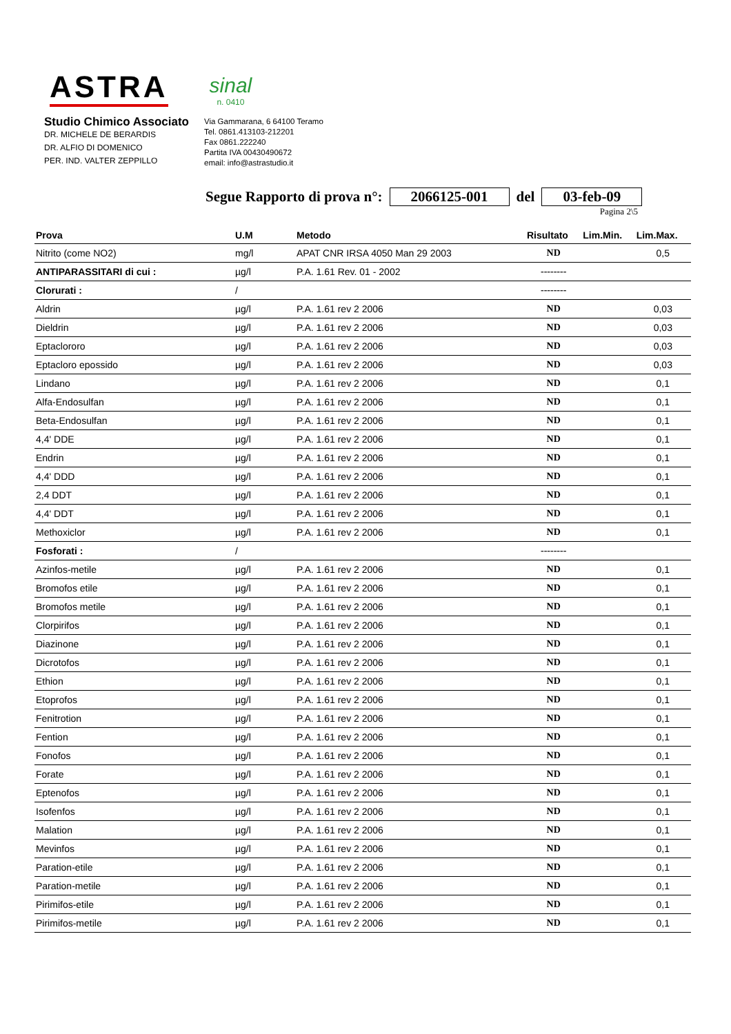ASTRA
sinal
n. 0410
Studio Chimico Associato
DR. MICHELE DE BERARDIS
DR. ALFIO DI DOMENICO
PER. IND. VALTER ZEPPILLO
Via Gammarana, 6 64100 Teramo
Tel. 0861.413103-212201
Fax 0861.222240
Partita IVA 00430490672
email: info@astrastudio.it
Segue Rapporto di prova n°: 2066125-001 del 03-feb-09
Pagina 2\5
| Prova | U.M | Metodo | Risultato | Lim.Min. | Lim.Max. |
| --- | --- | --- | --- | --- | --- |
| Nitrito (come NO2) | mg/l | APAT CNR IRSA 4050 Man 29 2003 | ND | | 0,5 |
| ANTIPARASSITARI di cui : | µg/l | P.A. 1.61 Rev. 01 - 2002 | -------- | | |
| Clorurati : | / | | -------- | | |
| Aldrin | µg/l | P.A. 1.61 rev 2 2006 | ND | | 0,03 |
| Dieldrin | µg/l | P.A. 1.61 rev 2 2006 | ND | | 0,03 |
| Eptaclororo | µg/l | P.A. 1.61 rev 2 2006 | ND | | 0,03 |
| Eptacloro epossido | µg/l | P.A. 1.61 rev 2 2006 | ND | | 0,03 |
| Lindano | µg/l | P.A. 1.61 rev 2 2006 | ND | | 0,1 |
| Alfa-Endosulfan | µg/l | P.A. 1.61 rev 2 2006 | ND | | 0,1 |
| Beta-Endosulfan | µg/l | P.A. 1.61 rev 2 2006 | ND | | 0,1 |
| 4,4' DDE | µg/l | P.A. 1.61 rev 2 2006 | ND | | 0,1 |
| Endrin | µg/l | P.A. 1.61 rev 2 2006 | ND | | 0,1 |
| 4,4' DDD | µg/l | P.A. 1.61 rev 2 2006 | ND | | 0,1 |
| 2,4 DDT | µg/l | P.A. 1.61 rev 2 2006 | ND | | 0,1 |
| 4,4' DDT | µg/l | P.A. 1.61 rev 2 2006 | ND | | 0,1 |
| Methoxiclor | µg/l | P.A. 1.61 rev 2 2006 | ND | | 0,1 |
| Fosforati : | / | | -------- | | |
| Azinfos-metile | µg/l | P.A. 1.61 rev 2 2006 | ND | | 0,1 |
| Bromofos etile | µg/l | P.A. 1.61 rev 2 2006 | ND | | 0,1 |
| Bromofos metile | µg/l | P.A. 1.61 rev 2 2006 | ND | | 0,1 |
| Clorpirifos | µg/l | P.A. 1.61 rev 2 2006 | ND | | 0,1 |
| Diazinone | µg/l | P.A. 1.61 rev 2 2006 | ND | | 0,1 |
| Dicrotofos | µg/l | P.A. 1.61 rev 2 2006 | ND | | 0,1 |
| Ethion | µg/l | P.A. 1.61 rev 2 2006 | ND | | 0,1 |
| Etoprofos | µg/l | P.A. 1.61 rev 2 2006 | ND | | 0,1 |
| Fenitrotion | µg/l | P.A. 1.61 rev 2 2006 | ND | | 0,1 |
| Fention | µg/l | P.A. 1.61 rev 2 2006 | ND | | 0,1 |
| Fonofos | µg/l | P.A. 1.61 rev 2 2006 | ND | | 0,1 |
| Forate | µg/l | P.A. 1.61 rev 2 2006 | ND | | 0,1 |
| Eptenofos | µg/l | P.A. 1.61 rev 2 2006 | ND | | 0,1 |
| Isofenfos | µg/l | P.A. 1.61 rev 2 2006 | ND | | 0,1 |
| Malation | µg/l | P.A. 1.61 rev 2 2006 | ND | | 0,1 |
| Mevinfos | µg/l | P.A. 1.61 rev 2 2006 | ND | | 0,1 |
| Paration-etile | µg/l | P.A. 1.61 rev 2 2006 | ND | | 0,1 |
| Paration-metile | µg/l | P.A. 1.61 rev 2 2006 | ND | | 0,1 |
| Pirimifos-etile | µg/l | P.A. 1.61 rev 2 2006 | ND | | 0,1 |
| Pirimifos-metile | µg/l | P.A. 1.61 rev 2 2006 | ND | | 0,1 |